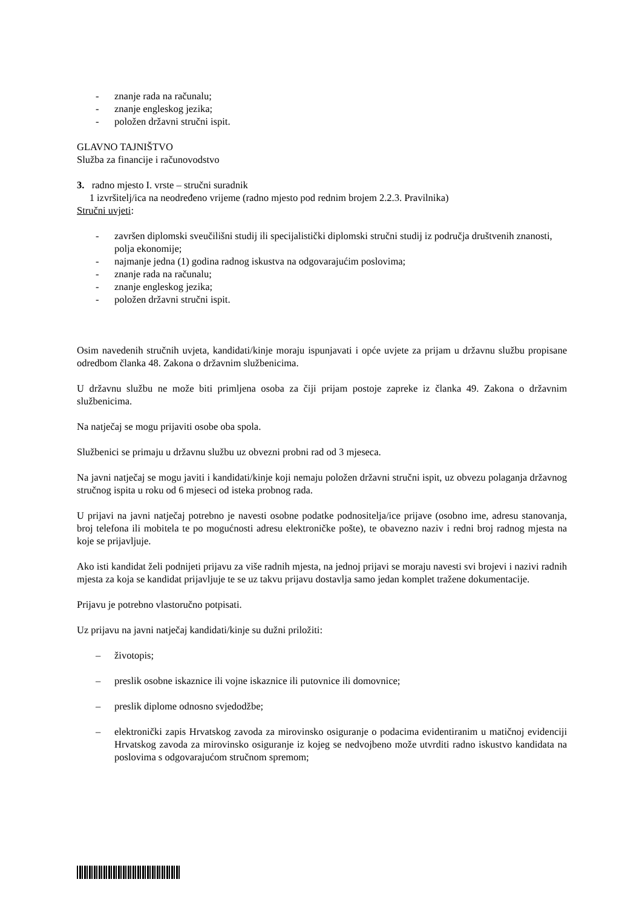- znanje rada na računalu;
- znanje engleskog jezika;
- položen državni stručni ispit.
GLAVNO TAJNIŠTVO
Služba za financije i računovodstvo
3. radno mjesto I. vrste – stručni suradnik
1 izvršitelj/ica na neodređeno vrijeme (radno mjesto pod rednim brojem 2.2.3. Pravilnika)
Stručni uvjeti:
- završen diplomski sveučilišni studij ili specijalistički diplomski stručni studij iz područja društvenih znanosti, polja ekonomije;
- najmanje jedna (1) godina radnog iskustva na odgovarajućim poslovima;
- znanje rada na računalu;
- znanje engleskog jezika;
- položen državni stručni ispit.
Osim navedenih stručnih uvjeta, kandidati/kinje moraju ispunjavati i opće uvjete za prijam u državnu službu propisane odredbom članka 48. Zakona o državnim službenicima.
U državnu službu ne može biti primljena osoba za čiji prijam postoje zapreke iz članka 49. Zakona o državnim službenicima.
Na natječaj se mogu prijaviti osobe oba spola.
Službenici se primaju u državnu službu uz obvezni probni rad od 3 mjeseca.
Na javni natječaj se mogu javiti i kandidati/kinje koji nemaju položen državni stručni ispit, uz obvezu polaganja državnog stručnog ispita u roku od 6 mjeseci od isteka probnog rada.
U prijavi na javni natječaj potrebno je navesti osobne podatke podnositelja/ice prijave (osobno ime, adresu stanovanja, broj telefona ili mobitela te po mogućnosti adresu elektroničke pošte), te obavezno naziv i redni broj radnog mjesta na koje se prijavljuje.
Ako isti kandidat želi podnijeti prijavu za više radnih mjesta, na jednoj prijavi se moraju navesti svi brojevi i nazivi radnih mjesta za koja se kandidat prijavljuje te se uz takvu prijavu dostavlja samo jedan komplet tražene dokumentacije.
Prijavu je potrebno vlastoručno potpisati.
Uz prijavu na javni natječaj kandidati/kinje su dužni priložiti:
– životopis;
– preslik osobne iskaznice ili vojne iskaznice ili putovnice ili domovnice;
– preslik diplome odnosno svjedodžbe;
– elektronički zapis Hrvatskog zavoda za mirovinsko osiguranje o podacima evidentiranim u matičnoj evidenciji Hrvatskog zavoda za mirovinsko osiguranje iz kojeg se nedvojbeno može utvrditi radno iskustvo kandidata na poslovima s odgovarajućom stručnom spremom;